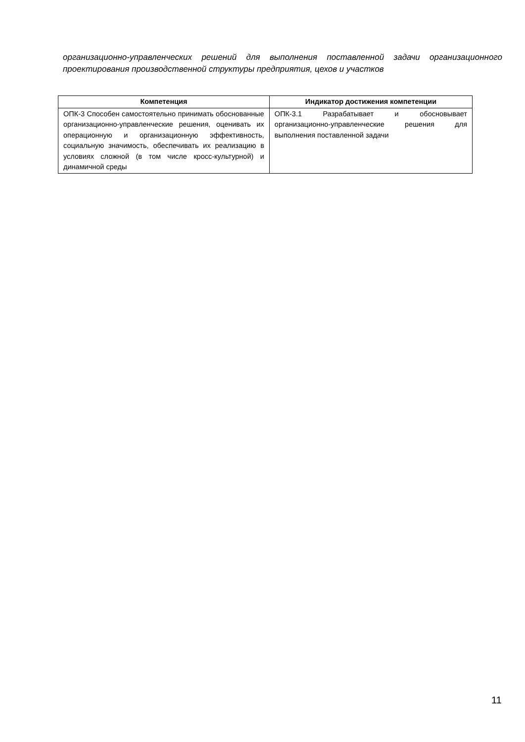организационно-управленческих решений для выполнения поставленной задачи организационного проектирования производственной структуры предприятия, цехов и участков
| Компетенция | Индикатор достижения компетенции |
| --- | --- |
| ОПК-3 Способен самостоятельно принимать обоснованные организационно-управленческие решения, оценивать их операционную и организационную эффективность, социальную значимость, обеспечивать их реализацию в условиях сложной (в том числе кросс-культурной) и динамичной среды | ОПК-3.1 Разрабатывает и обосновывает организационно-управленческие решения для выполнения поставленной задачи |
11